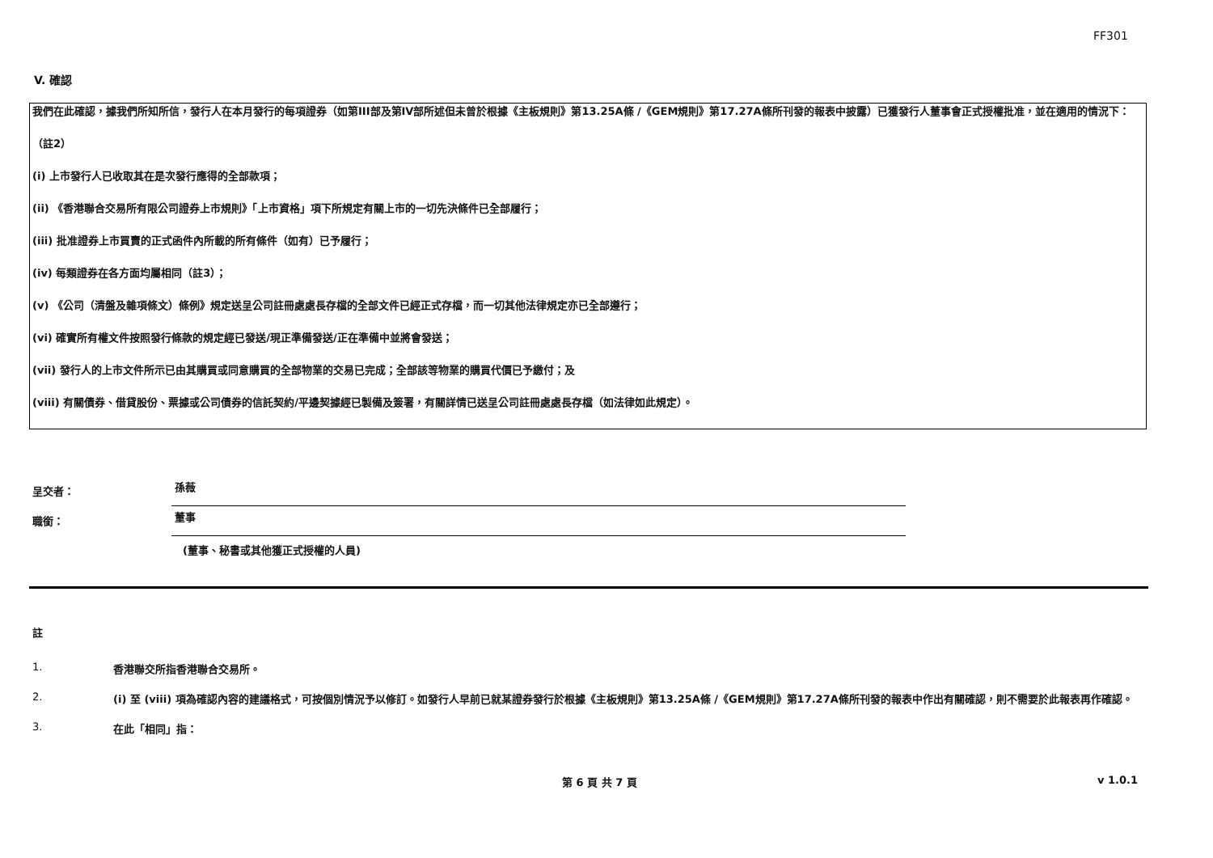FF301
V. 確認
我們在此確認，據我們所知所信，發行人在本月發行的每項證券（如第III部及第IV部所述但未曾於根據《主板規則》第13.25A條 /《GEM規則》第17.27A條所刊發的報表中披露）已獲發行人董事會正式授權批准，並在適用的情況下：
（註2）
(i) 上市發行人已收取其在是次發行應得的全部款項；
(ii) 《香港聯合交易所有限公司證券上市規則》「上市資格」項下所規定有關上市的一切先決條件已全部履行；
(iii) 批准證券上市買賣的正式函件內所載的所有條件（如有）已予履行；
(iv) 每類證券在各方面均屬相同（註3）；
(v) 《公司（清盤及雜項條文）條例》規定送呈公司註冊處處長存檔的全部文件已經正式存檔，而一切其他法律規定亦已全部遵行；
(vi) 確實所有權文件按照發行條款的規定經已發送/現正準備發送/正在準備中並將會發送；
(vii) 發行人的上市文件所示已由其購買或同意購買的全部物業的交易已完成；全部該等物業的購買代價已予繳付；及
(viii) 有關債券、借貸股份、票據或公司債券的信託契約/平邊契據經已製備及簽署，有關詳情已送呈公司註冊處處長存檔（如法律如此規定）。
呈交者：
孫薇
職銜：
董事
(董事、秘書或其他獲正式授權的人員)
註
1. 香港聯交所指香港聯合交易所。
2. (i) 至 (viii) 項為確認內容的建議格式，可按個別情況予以修訂。如發行人早前已就某證券發行於根據《主板規則》第13.25A條 /《GEM規則》第17.27A條所刊發的報表中作出有關確認，則不需要於此報表再作確認。
3. 在此「相同」指：
第 6 頁 共 7 頁 v 1.0.1